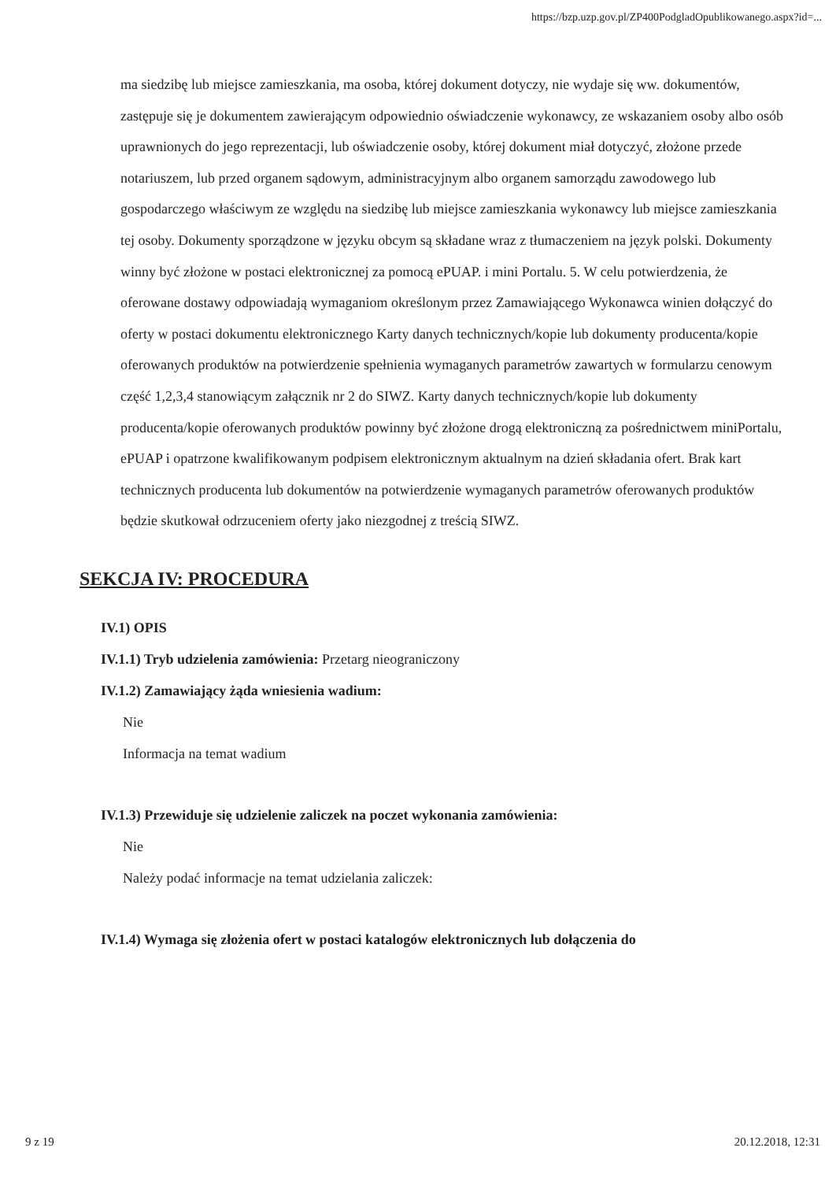https://bzp.uzp.gov.pl/ZP400PodgladOpublikowanego.aspx?id=...
ma siedzibę lub miejsce zamieszkania, ma osoba, której dokument dotyczy, nie wydaje się ww. dokumentów, zastępuje się je dokumentem zawierającym odpowiednio oświadczenie wykonawcy, ze wskazaniem osoby albo osób uprawnionych do jego reprezentacji, lub oświadczenie osoby, której dokument miał dotyczyć, złożone przede notariuszem, lub przed organem sądowym, administracyjnym albo organem samorządu zawodowego lub gospodarczego właściwym ze względu na siedzibę lub miejsce zamieszkania wykonawcy lub miejsce zamieszkania tej osoby. Dokumenty sporządzone w języku obcym są składane wraz z tłumaczeniem na język polski. Dokumenty winny być złożone w postaci elektronicznej za pomocą ePUAP. i mini Portalu. 5. W celu potwierdzenia, że oferowane dostawy odpowiadają wymaganiom określonym przez Zamawiającego Wykonawca winien dołączyć do oferty w postaci dokumentu elektronicznego Karty danych technicznych/kopie lub dokumenty producenta/kopie oferowanych produktów na potwierdzenie spełnienia wymaganych parametrów zawartych w formularzu cenowym część 1,2,3,4 stanowiącym załącznik nr 2 do SIWZ. Karty danych technicznych/kopie lub dokumenty producenta/kopie oferowanych produktów powinny być złożone drogą elektroniczną za pośrednictwem miniPortalu, ePUAP i opatrzone kwalifikowanym podpisem elektronicznym aktualnym na dzień składania ofert. Brak kart technicznych producenta lub dokumentów na potwierdzenie wymaganych parametrów oferowanych produktów będzie skutkował odrzuceniem oferty jako niezgodnej z treścią SIWZ.
SEKCJA IV: PROCEDURA
IV.1) OPIS
IV.1.1) Tryb udzielenia zamówienia: Przetarg nieograniczony
IV.1.2) Zamawiający żąda wniesienia wadium:
Nie
Informacja na temat wadium
IV.1.3) Przewiduje się udzielenie zaliczek na poczet wykonania zamówienia:
Nie
Należy podać informacje na temat udzielania zaliczek:
IV.1.4) Wymaga się złożenia ofert w postaci katalogów elektronicznych lub dołączenia do
9 z 19 20.12.2018, 12:31